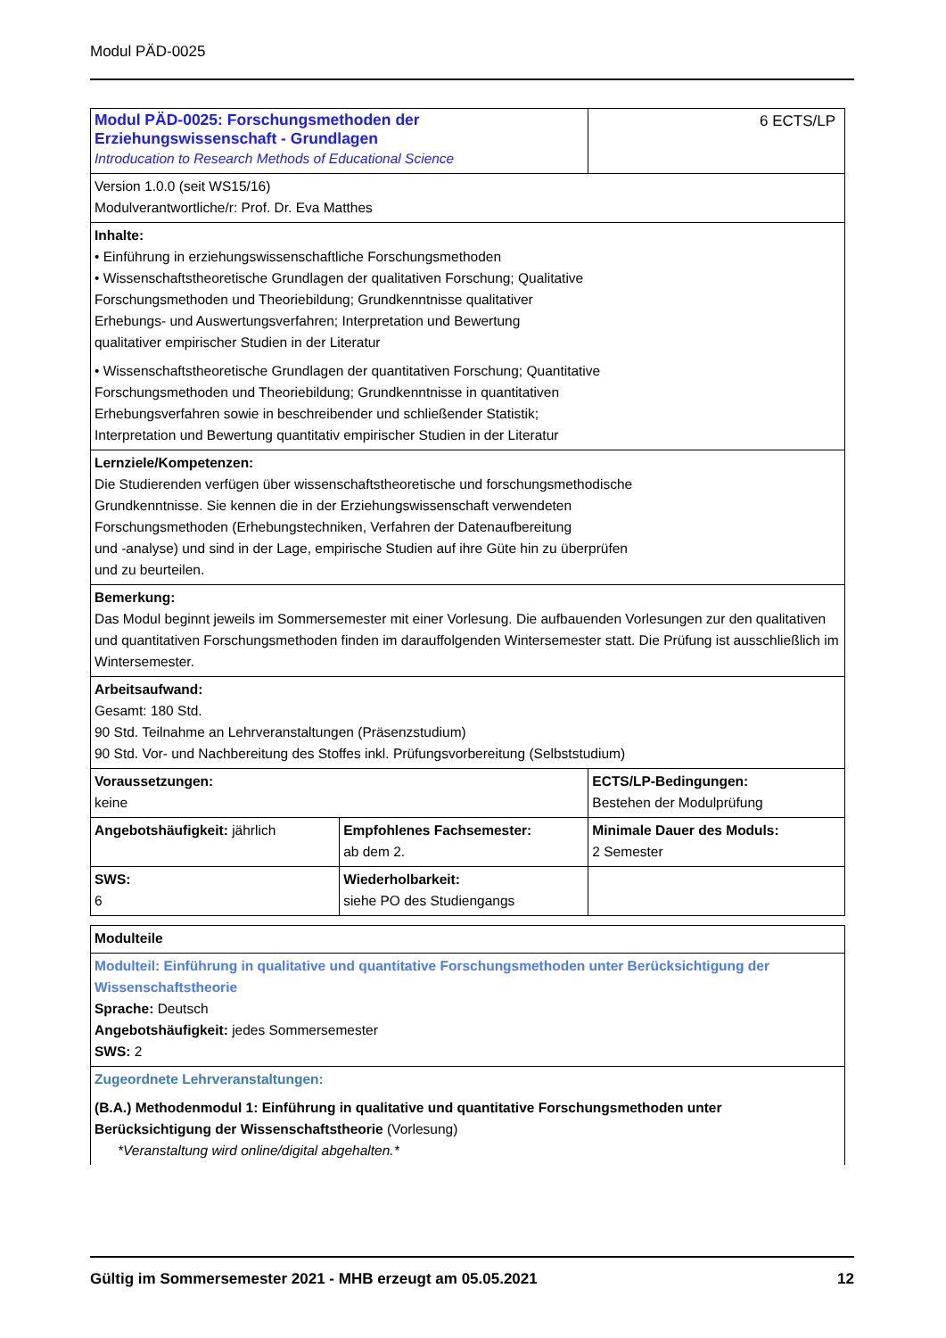Modul PÄD-0025
| Modul PÄD-0025: Forschungsmethoden der Erziehungswissenschaft - Grundlagen Introducation to Research Methods of Educational Science | | 6 ECTS/LP |
| Version 1.0.0 (seit WS15/16) Modulverantwortliche/r: Prof. Dr. Eva Matthes | | |
| Inhalte: • Einführung in erziehungswissenschaftliche Forschungsmethoden • Wissenschaftstheoretische Grundlagen der qualitativen Forschung; Qualitative Forschungsmethoden und Theoriebildung; Grundkenntnisse qualitativer Erhebungs- und Auswertungsverfahren; Interpretation und Bewertung qualitativer empirischer Studien in der Literatur • Wissenschaftstheoretische Grundlagen der quantitativen Forschung; Quantitative Forschungsmethoden und Theoriebildung; Grundkenntnisse in quantitativen Erhebungsverfahren sowie in beschreibender und schließender Statistik; Interpretation und Bewertung quantitativ empirischer Studien in der Literatur | | |
| Lernziele/Kompetenzen: Die Studierenden verfügen über wissenschaftstheoretische und forschungsmethodische Grundkenntnisse. Sie kennen die in der Erziehungswissenschaft verwendeten Forschungsmethoden (Erhebungstechniken, Verfahren der Datenaufbereitung und -analyse) und sind in der Lage, empirische Studien auf ihre Güte hin zu überprüfen und zu beurteilen. | | |
| Bemerkung: Das Modul beginnt jeweils im Sommersemester mit einer Vorlesung. Die aufbauenden Vorlesungen zur den qualitativen und quantitativen Forschungsmethoden finden im darauffolgenden Wintersemester statt. Die Prüfung ist ausschließlich im Wintersemester. | | |
| Arbeitsaufwand: Gesamt: 180 Std. 90 Std. Teilnahme an Lehrveranstaltungen (Präsenzstudium) 90 Std. Vor- und Nachbereitung des Stoffes inkl. Prüfungsvorbereitung (Selbststudium) | | |
| Voraussetzungen: keine | | ECTS/LP-Bedingungen: Bestehen der Modulprüfung |
| Angebotshäufigkeit: jährlich | Empfohlenes Fachsemester: ab dem 2. | Minimale Dauer des Moduls: 2 Semester |
| SWS: 6 | Wiederholbarkeit: siehe PO des Studiengangs | |
| Modulteile |
| Modulteil: Einführung in qualitative und quantitative Forschungsmethoden unter Berücksichtigung der Wissenschaftstheorie Sprache: Deutsch Angebotshäufigkeit: jedes Sommersemester SWS: 2 |
| Zugeordnete Lehrveranstaltungen: (B.A.) Methodenmodul 1: Einführung in qualitative und quantitative Forschungsmethoden unter Berücksichtigung der Wissenschaftstheorie (Vorlesung) *Veranstaltung wird online/digital abgehalten.* |
Gültig im Sommersemester 2021 - MHB erzeugt am 05.05.2021 12